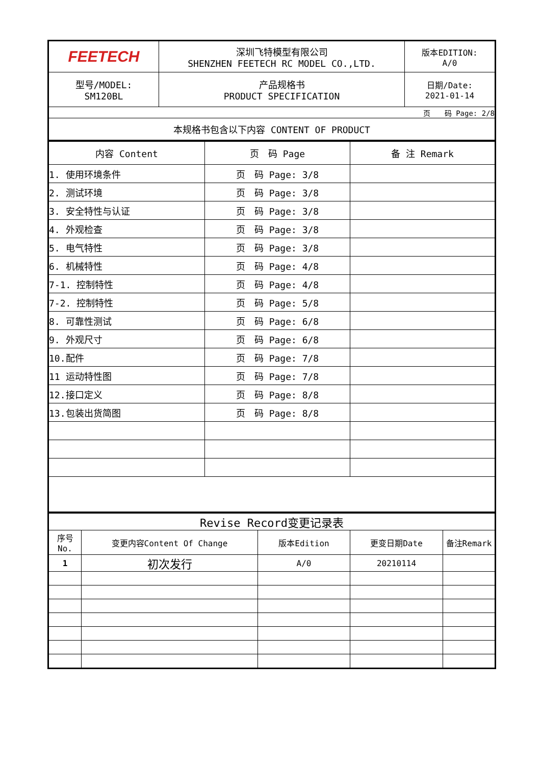| FEETECH | 深圳飞特模型有限公司 SHENZHEN FEETECH RC MODEL CO.,LTD. | 版本EDITION: A/0 |
| 型号/MODEL: SM120BL | 产品规格书 PRODUCT SPECIFICATION | 日期/Date: 2021-01-14 |
| 页 码 Page: 2/8 | | |
| 本规格书包含以下内容 CONTENT OF PRODUCT | | |
| 内容 Content | 页 码 Page | 备 注 Remark |
| 1. 使用环境条件 | 页 码 Page: 3/8 | |
| 2. 测试环境 | 页 码 Page: 3/8 | |
| 3. 安全特性与认证 | 页 码 Page: 3/8 | |
| 4. 外观检查 | 页 码 Page: 3/8 | |
| 5. 电气特性 | 页 码 Page: 3/8 | |
| 6. 机械特性 | 页 码 Page: 4/8 | |
| 7-1. 控制特性 | 页 码 Page: 4/8 | |
| 7-2. 控制特性 | 页 码 Page: 5/8 | |
| 8. 可靠性测试 | 页 码 Page: 6/8 | |
| 9. 外观尺寸 | 页 码 Page: 6/8 | |
| 10.配件 | 页 码 Page: 7/8 | |
| 11 运动特性图 | 页 码 Page: 7/8 | |
| 12.接口定义 | 页 码 Page: 8/8 | |
| 13.包装出货简图 | 页 码 Page: 8/8 | |
| Revise Record变更记录表 | | | | |
| 序号 No. | 变更内容Content Of Change | 版本Edition | 更变日期Date | 备注Remark |
| 1 | 初次发行 | A/0 | 20210114 | |